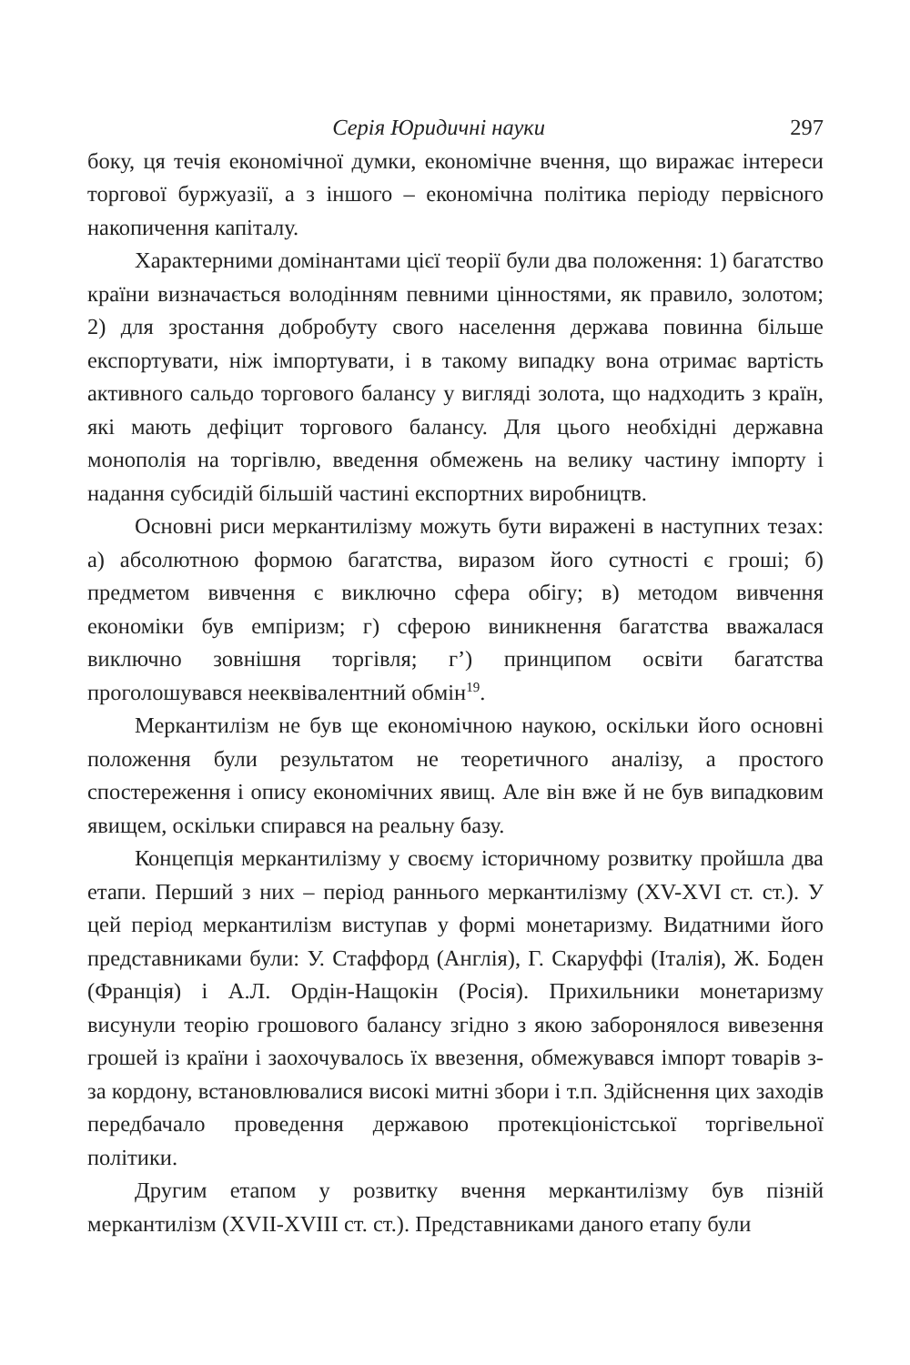Серія Юридичні науки 297
боку, ця течія економічної думки, економічне вчення, що виражає інтереси торгової буржуазії, а з іншого – економічна політика періоду первісного накопичення капіталу.
Характерними домінантами цієї теорії були два положення: 1) багатство країни визначається володінням певними цінностями, як правило, золотом; 2) для зростання добробуту свого населення держава повинна більше експортувати, ніж імпортувати, і в такому випадку вона отримає вартість активного сальдо торгового балансу у вигляді золота, що надходить з країн, які мають дефіцит торгового балансу. Для цього необхідні державна монополія на торгівлю, введення обмежень на велику частину імпорту і надання субсидій більшій частині експортних виробництв.
Основні риси меркантилізму можуть бути виражені в наступних тезах: а) абсолютною формою багатства, виразом його сутності є гроші; б) предметом вивчення є виключно сфера обігу; в) методом вивчення економіки був емпіризм; г) сферою виникнення багатства вважалася виключно зовнішня торгівля; г’) принципом освіти багатства проголошувався нееквівалентний обмін<sup>19</sup>.
Меркантилізм не був ще економічною наукою, оскільки його основні положення були результатом не теоретичного аналізу, а простого спостереження і опису економічних явищ. Але він вже й не був випадковим явищем, оскільки спирався на реальну базу.
Концепція меркантилізму у своєму історичному розвитку пройшла два етапи. Перший з них – період раннього меркантилізму (XV-XVI ст. ст.). У цей період меркантилізм виступав у формі монетаризму. Видатними його представниками були: У. Стаффорд (Англія), Г. Скаруффі (Італія), Ж. Боден (Франція) і А.Л. Ордін-Нащокін (Росія). Прихильники монетаризму висунули теорію грошового балансу згідно з якою заборонялося вивезення грошей із країни і заохочувалось їх ввезення, обмежувався імпорт товарів з-за кордону, встановлювалися високі митні збори і т.п. Здійснення цих заходів передбачало проведення державою протекціоністської торгівельної політики.
Другим етапом у розвитку вчення меркантилізму був пізній меркантилізм (XVII-XVIII ст. ст.). Представниками даного етапу були